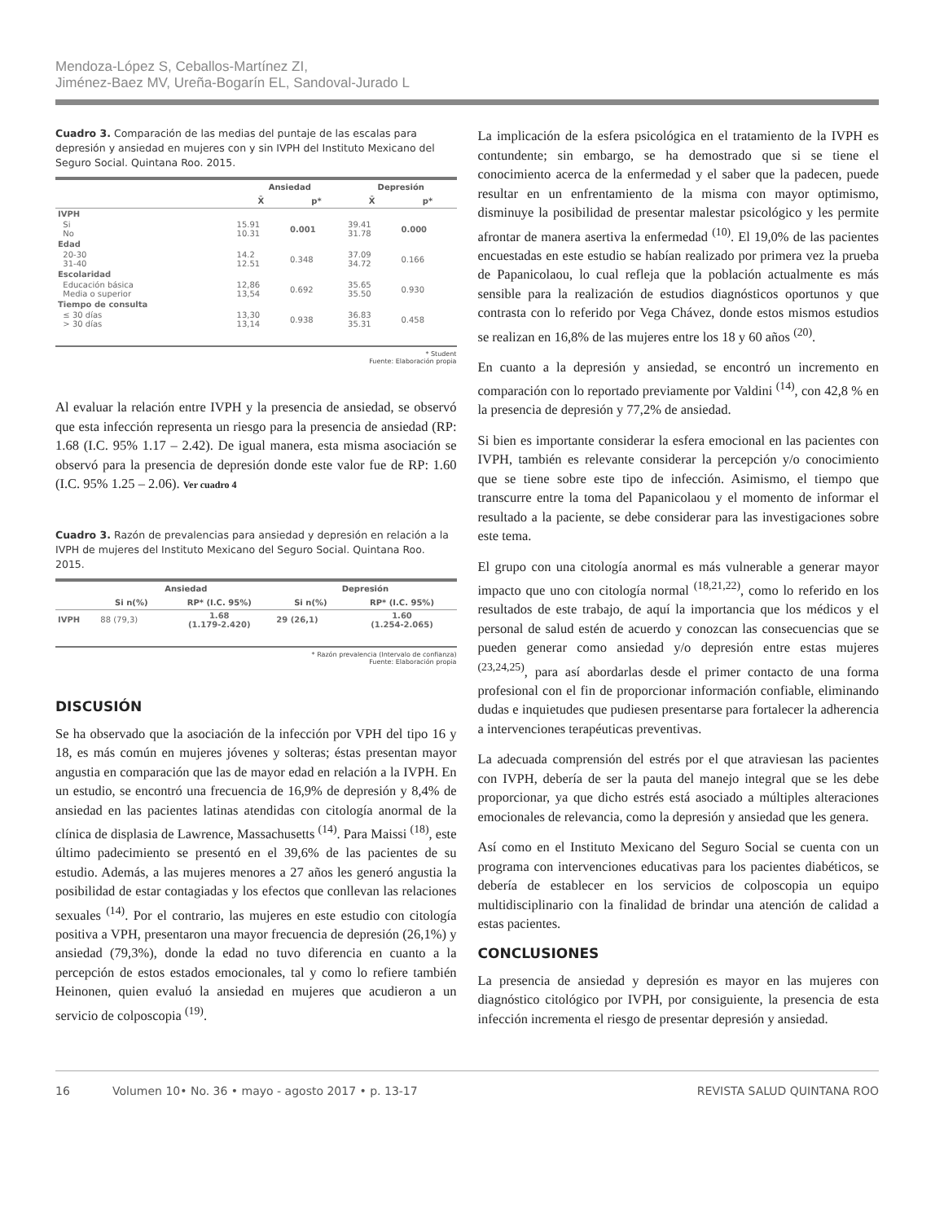Mendoza-López S, Ceballos-Martínez ZI,
Jiménez-Baez MV, Ureña-Bogarín EL, Sandoval-Jurado L
Cuadro 3. Comparación de las medias del puntaje de las escalas para depresión y ansiedad en mujeres con y sin IVPH del Instituto Mexicano del Seguro Social. Quintana Roo. 2015.
| | Ansiedad | | Depresión | |
| --- | --- | --- | --- | --- |
| | X̄ | p* | X̄ | p* |
| IVPH | | | | |
| Si No | 15.91 10.31 | 0.001 | 39.41 31.78 | 0.000 |
| Edad | | | | |
| 20-30 31-40 | 14.2 12.51 | 0.348 | 37.09 34.72 | 0.166 |
| Escolaridad | | | | |
| Educación básica Media o superior | 12,86 13,54 | 0.692 | 35.65 35.50 | 0.930 |
| Tiempo de consulta | | | | |
| ≤ 30 días > 30 días | 13,30 13,14 | 0.938 | 36.83 35.31 | 0.458 |
* Student
Fuente: Elaboración propia
Al evaluar la relación entre IVPH y la presencia de ansiedad, se observó que esta infección representa un riesgo para la presencia de ansiedad (RP: 1.68 (I.C. 95% 1.17 – 2.42). De igual manera, esta misma asociación se observó para la presencia de depresión donde este valor fue de RP: 1.60 (I.C. 95% 1.25 – 2.06). Ver cuadro 4
Cuadro 3. Razón de prevalencias para ansiedad y depresión en relación a la IVPH de mujeres del Instituto Mexicano del Seguro Social. Quintana Roo. 2015.
| | Ansiedad | | Depresión | |
| --- | --- | --- | --- | --- |
| | Si n(%) | RP* (I.C. 95%) | Si n(%) | RP* (I.C. 95%) |
| IVPH | 88 (79,3) | 1.68 (1.179-2.420) | 29 (26,1) | 1.60 (1.254-2.065) |
* Razón prevalencia (Intervalo de confianza)
Fuente: Elaboración propia
DISCUSIÓN
Se ha observado que la asociación de la infección por VPH del tipo 16 y 18, es más común en mujeres jóvenes y solteras; éstas presentan mayor angustia en comparación que las de mayor edad en relación a la IVPH. En un estudio, se encontró una frecuencia de 16,9% de depresión y 8,4% de ansiedad en las pacientes latinas atendidas con citología anormal de la clínica de displasia de Lawrence, Massachusetts <sup>(14)</sup>. Para Maissi <sup>(18)</sup>, este último padecimiento se presentó en el 39,6% de las pacientes de su estudio. Además, a las mujeres menores a 27 años les generó angustia la posibilidad de estar contagiadas y los efectos que conllevan las relaciones sexuales <sup>(14)</sup>. Por el contrario, las mujeres en este estudio con citología positiva a VPH, presentaron una mayor frecuencia de depresión (26,1%) y ansiedad (79,3%), donde la edad no tuvo diferencia en cuanto a la percepción de estos estados emocionales, tal y como lo refiere también Heinonen, quien evaluó la ansiedad en mujeres que acudieron a un servicio de colposcopia <sup>(19)</sup>.
La implicación de la esfera psicológica en el tratamiento de la IVPH es contundente; sin embargo, se ha demostrado que si se tiene el conocimiento acerca de la enfermedad y el saber que la padecen, puede resultar en un enfrentamiento de la misma con mayor optimismo, disminuye la posibilidad de presentar malestar psicológico y les permite afrontar de manera asertiva la enfermedad <sup>(10)</sup>. El 19,0% de las pacientes encuestadas en este estudio se habían realizado por primera vez la prueba de Papanicolaou, lo cual refleja que la población actualmente es más sensible para la realización de estudios diagnósticos oportunos y que contrasta con lo referido por Vega Chávez, donde estos mismos estudios se realizan en 16,8% de las mujeres entre los 18 y 60 años <sup>(20)</sup>.
En cuanto a la depresión y ansiedad, se encontró un incremento en comparación con lo reportado previamente por Valdini <sup>(14)</sup>, con 42,8 % en la presencia de depresión y 77,2% de ansiedad.
Si bien es importante considerar la esfera emocional en las pacientes con IVPH, también es relevante considerar la percepción y/o conocimiento que se tiene sobre este tipo de infección. Asimismo, el tiempo que transcurre entre la toma del Papanicolaou y el momento de informar el resultado a la paciente, se debe considerar para las investigaciones sobre este tema.
El grupo con una citología anormal es más vulnerable a generar mayor impacto que uno con citología normal <sup>(18,21,22)</sup>, como lo referido en los resultados de este trabajo, de aquí la importancia que los médicos y el personal de salud estén de acuerdo y conozcan las consecuencias que se pueden generar como ansiedad y/o depresión entre estas mujeres <sup>(23,24,25)</sup>, para así abordarlas desde el primer contacto de una forma profesional con el fin de proporcionar información confiable, eliminando dudas e inquietudes que pudiesen presentarse para fortalecer la adherencia a intervenciones terapéuticas preventivas.
La adecuada comprensión del estrés por el que atraviesan las pacientes con IVPH, debería de ser la pauta del manejo integral que se les debe proporcionar, ya que dicho estrés está asociado a múltiples alteraciones emocionales de relevancia, como la depresión y ansiedad que les genera.
Así como en el Instituto Mexicano del Seguro Social se cuenta con un programa con intervenciones educativas para los pacientes diabéticos, se debería de establecer en los servicios de colposcopia un equipo multidisciplinario con la finalidad de brindar una atención de calidad a estas pacientes.
CONCLUSIONES
La presencia de ansiedad y depresión es mayor en las mujeres con diagnóstico citológico por IVPH, por consiguiente, la presencia de esta infección incrementa el riesgo de presentar depresión y ansiedad.
16 Volumen 10• No. 36 • mayo - agosto 2017 • p. 13-17 REVISTA SALUD QUINTANA ROO